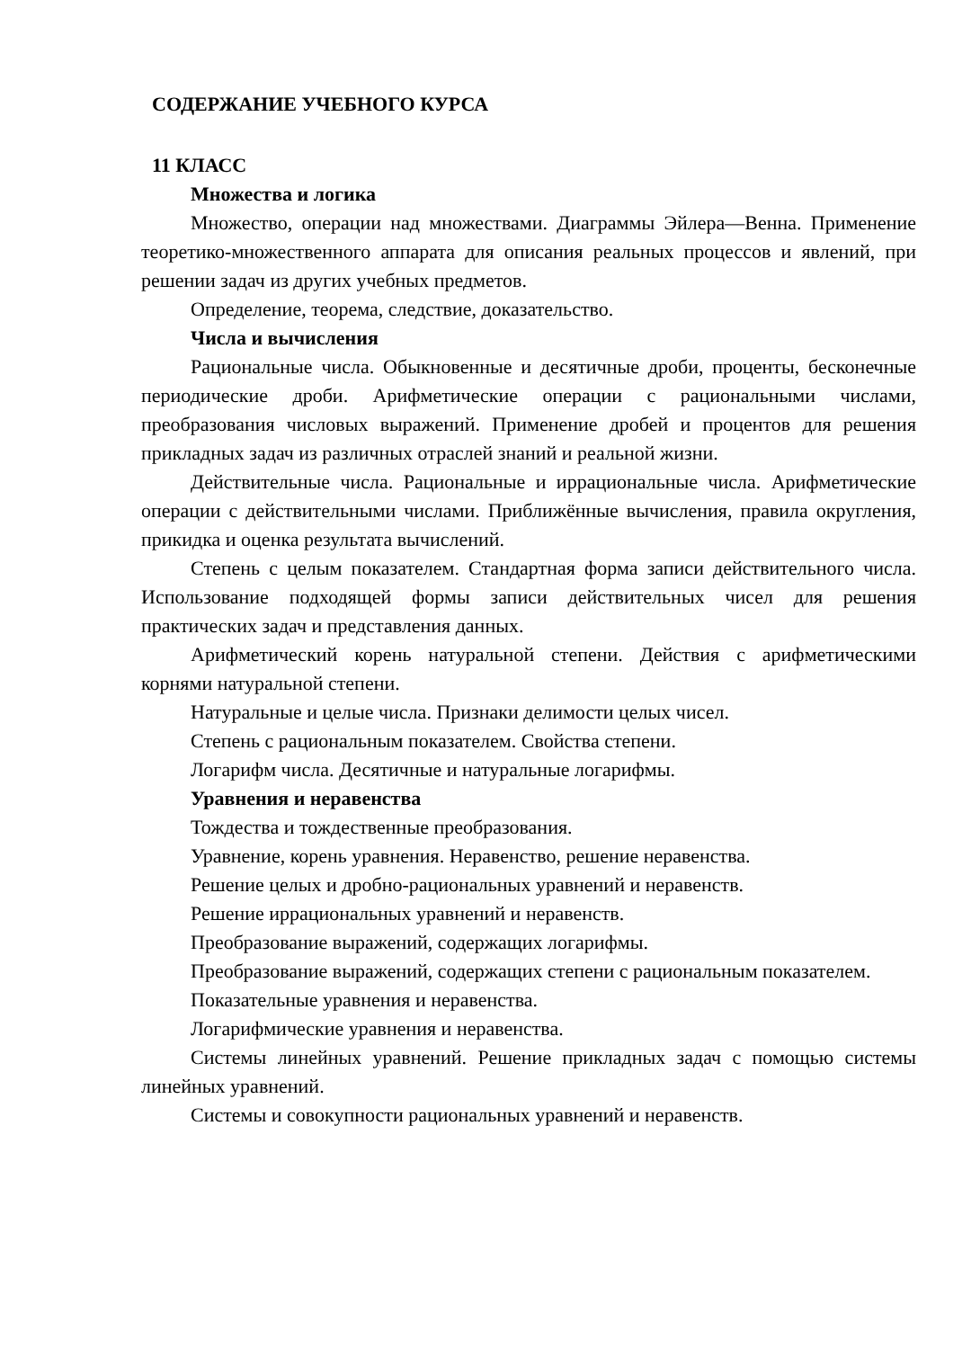СОДЕРЖАНИЕ УЧЕБНОГО КУРСА
11 КЛАСС
Множества и логика
Множество, операции над множествами. Диаграммы Эйлера—Венна. Применение теоретико-множественного аппарата для описания реальных процессов и явлений, при решении задач из других учебных предметов.
Определение, теорема, следствие, доказательство.
Числа и вычисления
Рациональные числа. Обыкновенные и десятичные дроби, проценты, бесконечные периодические дроби. Арифметические операции с рациональными числами, преобразования числовых выражений. Применение дробей и процентов для решения прикладных задач из различных отраслей знаний и реальной жизни.
Действительные числа. Рациональные и иррациональные числа. Арифметические операции с действительными числами. Приближённые вычисления, правила округления, прикидка и оценка результата вычислений.
Степень с целым показателем. Стандартная форма записи действительного числа. Использование подходящей формы записи действительных чисел для решения практических задач и представления данных.
Арифметический корень натуральной степени. Действия с арифметическими корнями натуральной степени.
Натуральные и целые числа. Признаки делимости целых чисел.
Степень с рациональным показателем. Свойства степени.
Логарифм числа. Десятичные и натуральные логарифмы.
Уравнения и неравенства
Тождества и тождественные преобразования.
Уравнение, корень уравнения. Неравенство, решение неравенства.
Решение целых и дробно-рациональных уравнений и неравенств.
Решение иррациональных уравнений и неравенств.
Преобразование выражений, содержащих логарифмы.
Преобразование выражений, содержащих степени с рациональным показателем.
Показательные уравнения и неравенства.
Логарифмические уравнения и неравенства.
Системы линейных уравнений. Решение прикладных задач с помощью системы линейных уравнений.
Системы и совокупности рациональных уравнений и неравенств.